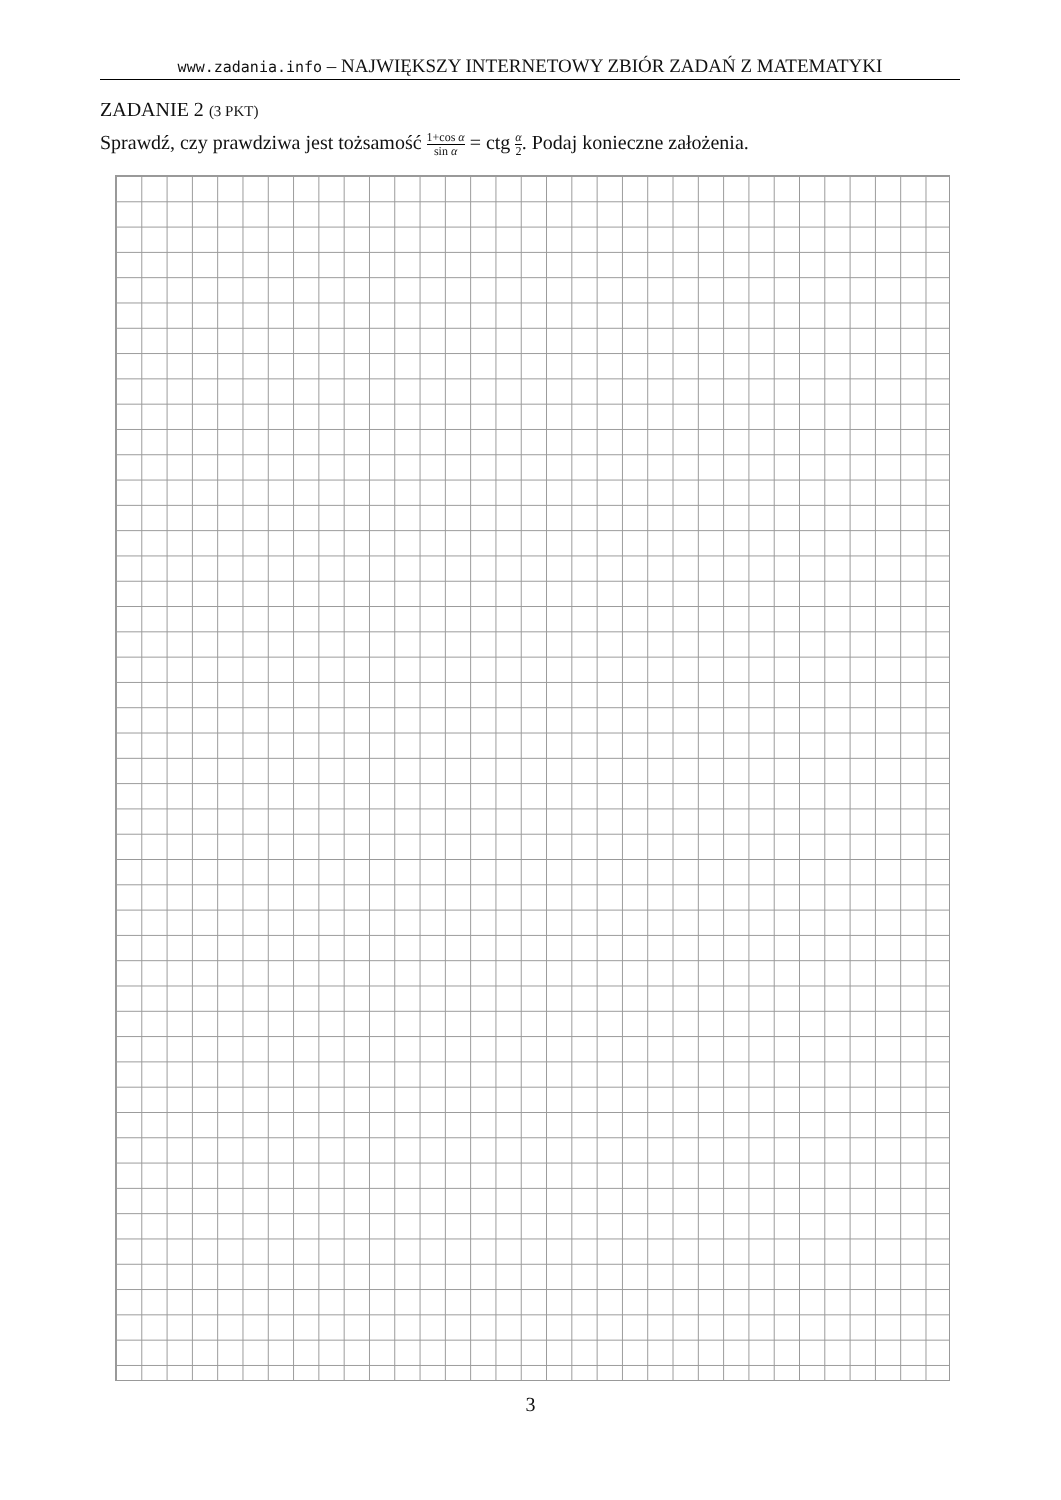www.zadania.info – NAJWIĘKSZY INTERNETOWY ZBIÓR ZADAŃ Z MATEMATYKI
ZADANIE 2 (3 PKT)
Sprawdź, czy prawdziwa jest tożsamość 1+cos α sin α = ctg α 2. Podaj konieczne założenia.
3